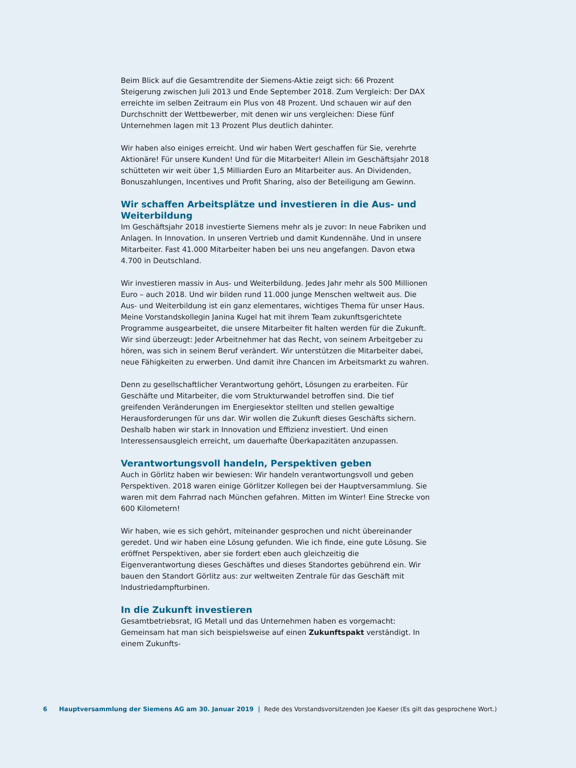Beim Blick auf die Gesamtrendite der Siemens-Aktie zeigt sich: 66 Prozent Steigerung zwischen Juli 2013 und Ende September 2018. Zum Vergleich: Der DAX erreichte im selben Zeitraum ein Plus von 48 Prozent. Und schauen wir auf den Durchschnitt der Wettbewerber, mit denen wir uns vergleichen: Diese fünf Unternehmen lagen mit 13 Prozent Plus deutlich dahinter.
Wir haben also einiges erreicht. Und wir haben Wert geschaffen für Sie, verehrte Aktionäre! Für unsere Kunden! Und für die Mitarbeiter! Allein im Geschäftsjahr 2018 schütteten wir weit über 1,5 Milliarden Euro an Mitarbeiter aus. An Dividenden, Bonuszahlungen, Incentives und Profit Sharing, also der Beteiligung am Gewinn.
Wir schaffen Arbeitsplätze und investieren in die Aus- und Weiterbildung
Im Geschäftsjahr 2018 investierte Siemens mehr als je zuvor: In neue Fabriken und Anlagen. In Innovation. In unseren Vertrieb und damit Kundennähe. Und in unsere Mitarbeiter. Fast 41.000 Mitarbeiter haben bei uns neu angefangen. Davon etwa 4.700 in Deutschland.
Wir investieren massiv in Aus- und Weiterbildung. Jedes Jahr mehr als 500 Millionen Euro – auch 2018. Und wir bilden rund 11.000 junge Menschen weltweit aus. Die Aus- und Weiterbildung ist ein ganz elementares, wichtiges Thema für unser Haus. Meine Vorstandskollegin Janina Kugel hat mit ihrem Team zukunftsgerichtete Programme ausgearbeitet, die unsere Mitarbeiter fit halten werden für die Zukunft. Wir sind überzeugt: Jeder Arbeitnehmer hat das Recht, von seinem Arbeitgeber zu hören, was sich in seinem Beruf verändert. Wir unterstützen die Mitarbeiter dabei, neue Fähigkeiten zu erwerben. Und damit ihre Chancen im Arbeitsmarkt zu wahren.
Denn zu gesellschaftlicher Verantwortung gehört, Lösungen zu erarbeiten. Für Geschäfte und Mitarbeiter, die vom Strukturwandel betroffen sind. Die tief greifenden Veränderungen im Energiesektor stellten und stellen gewaltige Herausforderungen für uns dar. Wir wollen die Zukunft dieses Geschäfts sichern. Deshalb haben wir stark in Innovation und Effizienz investiert. Und einen Interessensausgleich erreicht, um dauerhafte Überkapazitäten anzupassen.
Verantwortungsvoll handeln, Perspektiven geben
Auch in Görlitz haben wir bewiesen: Wir handeln verantwortungsvoll und geben Perspektiven. 2018 waren einige Görlitzer Kollegen bei der Hauptversammlung. Sie waren mit dem Fahrrad nach München gefahren. Mitten im Winter! Eine Strecke von 600 Kilometern!
Wir haben, wie es sich gehört, miteinander gesprochen und nicht übereinander geredet. Und wir haben eine Lösung gefunden. Wie ich finde, eine gute Lösung. Sie eröffnet Perspektiven, aber sie fordert eben auch gleichzeitig die Eigenverantwortung dieses Geschäftes und dieses Standortes gebührend ein. Wir bauen den Standort Görlitz aus: zur weltweiten Zentrale für das Geschäft mit Industriedampfturbinen.
In die Zukunft investieren
Gesamtbetriebsrat, IG Metall und das Unternehmen haben es vorgemacht: Gemeinsam hat man sich beispielsweise auf einen Zukunftspakt verständigt. In einem Zukunfts-
6 Hauptversammlung der Siemens AG am 30. Januar 2019 | Rede des Vorstandsvorsitzenden Joe Kaeser (Es gilt das gesprochene Wort.)